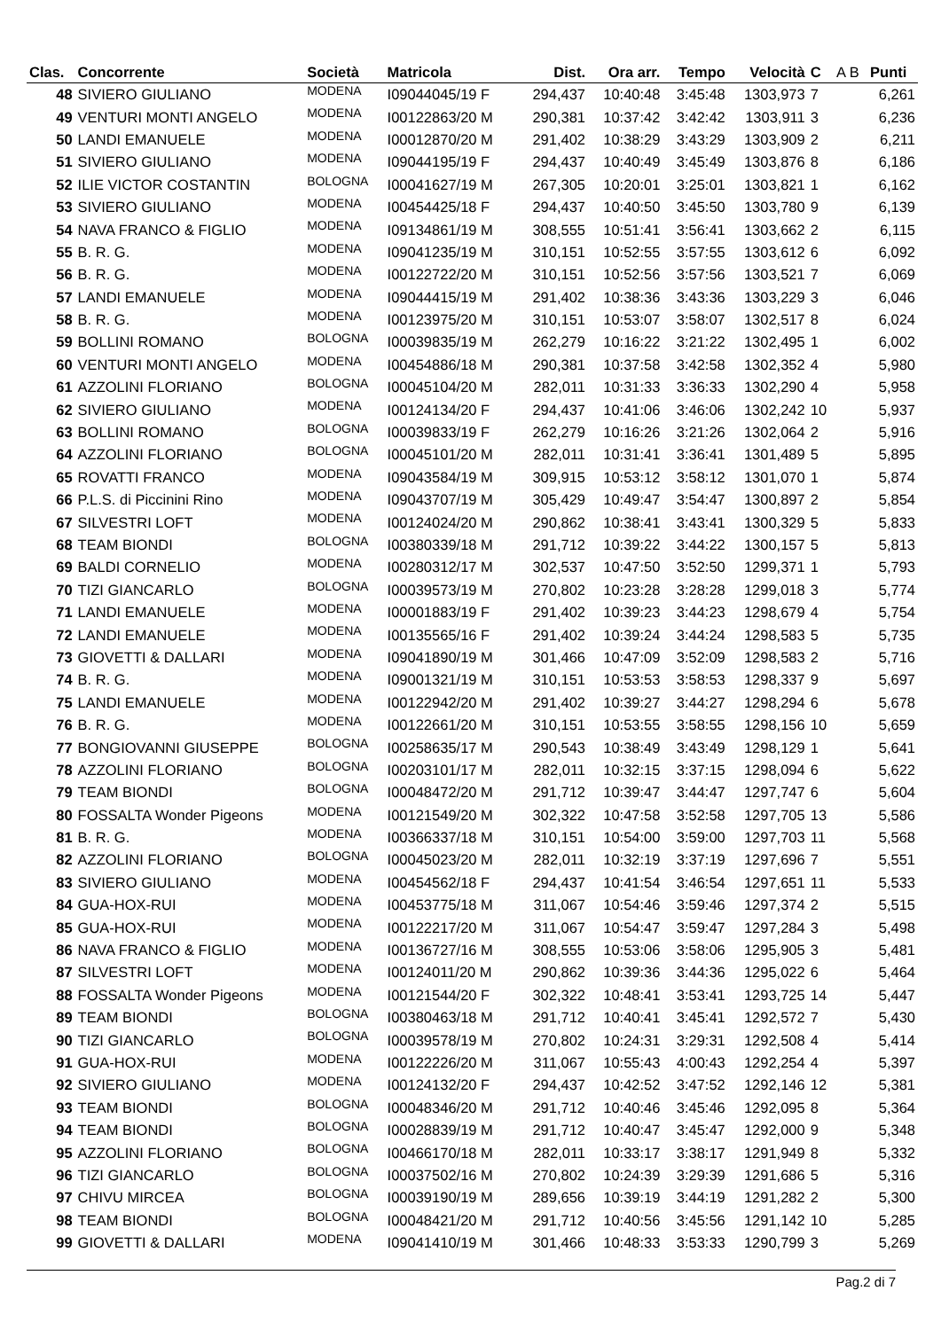| Clas. | Concorrente | Società | Matricola | Dist. | Ora arr. | Tempo | Velocità | C | A B | Punti |
| --- | --- | --- | --- | --- | --- | --- | --- | --- | --- | --- |
| 48 | SIVIERO GIULIANO | MODENA | I09044045/19 F | 294,437 | 10:40:48 | 3:45:48 | 1303,973 | 7 | | 6,261 |
| 49 | VENTURI MONTI ANGELO | MODENA | I00122863/20 M | 290,381 | 10:37:42 | 3:42:42 | 1303,911 | 3 | | 6,236 |
| 50 | LANDI EMANUELE | MODENA | I00012870/20 M | 291,402 | 10:38:29 | 3:43:29 | 1303,909 | 2 | | 6,211 |
| 51 | SIVIERO GIULIANO | MODENA | I09044195/19 F | 294,437 | 10:40:49 | 3:45:49 | 1303,876 | 8 | | 6,186 |
| 52 | ILIE VICTOR COSTANTIN | BOLOGNA | I00041627/19 M | 267,305 | 10:20:01 | 3:25:01 | 1303,821 | 1 | | 6,162 |
| 53 | SIVIERO GIULIANO | MODENA | I00454425/18 F | 294,437 | 10:40:50 | 3:45:50 | 1303,780 | 9 | | 6,139 |
| 54 | NAVA FRANCO & FIGLIO | MODENA | I09134861/19 M | 308,555 | 10:51:41 | 3:56:41 | 1303,662 | 2 | | 6,115 |
| 55 | B. R. G. | MODENA | I09041235/19 M | 310,151 | 10:52:55 | 3:57:55 | 1303,612 | 6 | | 6,092 |
| 56 | B. R. G. | MODENA | I00122722/20 M | 310,151 | 10:52:56 | 3:57:56 | 1303,521 | 7 | | 6,069 |
| 57 | LANDI EMANUELE | MODENA | I09044415/19 M | 291,402 | 10:38:36 | 3:43:36 | 1303,229 | 3 | | 6,046 |
| 58 | B. R. G. | MODENA | I00123975/20 M | 310,151 | 10:53:07 | 3:58:07 | 1302,517 | 8 | | 6,024 |
| 59 | BOLLINI ROMANO | BOLOGNA | I00039835/19 M | 262,279 | 10:16:22 | 3:21:22 | 1302,495 | 1 | | 6,002 |
| 60 | VENTURI MONTI ANGELO | MODENA | I00454886/18 M | 290,381 | 10:37:58 | 3:42:58 | 1302,352 | 4 | | 5,980 |
| 61 | AZZOLINI FLORIANO | BOLOGNA | I00045104/20 M | 282,011 | 10:31:33 | 3:36:33 | 1302,290 | 4 | | 5,958 |
| 62 | SIVIERO GIULIANO | MODENA | I00124134/20 F | 294,437 | 10:41:06 | 3:46:06 | 1302,242 | 10 | | 5,937 |
| 63 | BOLLINI ROMANO | BOLOGNA | I00039833/19 F | 262,279 | 10:16:26 | 3:21:26 | 1302,064 | 2 | | 5,916 |
| 64 | AZZOLINI FLORIANO | BOLOGNA | I00045101/20 M | 282,011 | 10:31:41 | 3:36:41 | 1301,489 | 5 | | 5,895 |
| 65 | ROVATTI FRANCO | MODENA | I09043584/19 M | 309,915 | 10:53:12 | 3:58:12 | 1301,070 | 1 | | 5,874 |
| 66 | P.L.S. di Piccinini Rino | MODENA | I09043707/19 M | 305,429 | 10:49:47 | 3:54:47 | 1300,897 | 2 | | 5,854 |
| 67 | SILVESTRI LOFT | MODENA | I00124024/20 M | 290,862 | 10:38:41 | 3:43:41 | 1300,329 | 5 | | 5,833 |
| 68 | TEAM BIONDI | BOLOGNA | I00380339/18 M | 291,712 | 10:39:22 | 3:44:22 | 1300,157 | 5 | | 5,813 |
| 69 | BALDI CORNELIO | MODENA | I00280312/17 M | 302,537 | 10:47:50 | 3:52:50 | 1299,371 | 1 | | 5,793 |
| 70 | TIZI GIANCARLO | BOLOGNA | I00039573/19 M | 270,802 | 10:23:28 | 3:28:28 | 1299,018 | 3 | | 5,774 |
| 71 | LANDI EMANUELE | MODENA | I00001883/19 F | 291,402 | 10:39:23 | 3:44:23 | 1298,679 | 4 | | 5,754 |
| 72 | LANDI EMANUELE | MODENA | I00135565/16 F | 291,402 | 10:39:24 | 3:44:24 | 1298,583 | 5 | | 5,735 |
| 73 | GIOVETTI & DALLARI | MODENA | I09041890/19 M | 301,466 | 10:47:09 | 3:52:09 | 1298,583 | 2 | | 5,716 |
| 74 | B. R. G. | MODENA | I09001321/19 M | 310,151 | 10:53:53 | 3:58:53 | 1298,337 | 9 | | 5,697 |
| 75 | LANDI EMANUELE | MODENA | I00122942/20 M | 291,402 | 10:39:27 | 3:44:27 | 1298,294 | 6 | | 5,678 |
| 76 | B. R. G. | MODENA | I00122661/20 M | 310,151 | 10:53:55 | 3:58:55 | 1298,156 | 10 | | 5,659 |
| 77 | BONGIOVANNI GIUSEPPE | BOLOGNA | I00258635/17 M | 290,543 | 10:38:49 | 3:43:49 | 1298,129 | 1 | | 5,641 |
| 78 | AZZOLINI FLORIANO | BOLOGNA | I00203101/17 M | 282,011 | 10:32:15 | 3:37:15 | 1298,094 | 6 | | 5,622 |
| 79 | TEAM BIONDI | BOLOGNA | I00048472/20 M | 291,712 | 10:39:47 | 3:44:47 | 1297,747 | 6 | | 5,604 |
| 80 | FOSSALTA Wonder Pigeons | MODENA | I00121549/20 M | 302,322 | 10:47:58 | 3:52:58 | 1297,705 | 13 | | 5,586 |
| 81 | B. R. G. | MODENA | I00366337/18 M | 310,151 | 10:54:00 | 3:59:00 | 1297,703 | 11 | | 5,568 |
| 82 | AZZOLINI FLORIANO | BOLOGNA | I00045023/20 M | 282,011 | 10:32:19 | 3:37:19 | 1297,696 | 7 | | 5,551 |
| 83 | SIVIERO GIULIANO | MODENA | I00454562/18 F | 294,437 | 10:41:54 | 3:46:54 | 1297,651 | 11 | | 5,533 |
| 84 | GUA-HOX-RUI | MODENA | I00453775/18 M | 311,067 | 10:54:46 | 3:59:46 | 1297,374 | 2 | | 5,515 |
| 85 | GUA-HOX-RUI | MODENA | I00122217/20 M | 311,067 | 10:54:47 | 3:59:47 | 1297,284 | 3 | | 5,498 |
| 86 | NAVA FRANCO & FIGLIO | MODENA | I00136727/16 M | 308,555 | 10:53:06 | 3:58:06 | 1295,905 | 3 | | 5,481 |
| 87 | SILVESTRI LOFT | MODENA | I00124011/20 M | 290,862 | 10:39:36 | 3:44:36 | 1295,022 | 6 | | 5,464 |
| 88 | FOSSALTA Wonder Pigeons | MODENA | I00121544/20 F | 302,322 | 10:48:41 | 3:53:41 | 1293,725 | 14 | | 5,447 |
| 89 | TEAM BIONDI | BOLOGNA | I00380463/18 M | 291,712 | 10:40:41 | 3:45:41 | 1292,572 | 7 | | 5,430 |
| 90 | TIZI GIANCARLO | BOLOGNA | I00039578/19 M | 270,802 | 10:24:31 | 3:29:31 | 1292,508 | 4 | | 5,414 |
| 91 | GUA-HOX-RUI | MODENA | I00122226/20 M | 311,067 | 10:55:43 | 4:00:43 | 1292,254 | 4 | | 5,397 |
| 92 | SIVIERO GIULIANO | MODENA | I00124132/20 F | 294,437 | 10:42:52 | 3:47:52 | 1292,146 | 12 | | 5,381 |
| 93 | TEAM BIONDI | BOLOGNA | I00048346/20 M | 291,712 | 10:40:46 | 3:45:46 | 1292,095 | 8 | | 5,364 |
| 94 | TEAM BIONDI | BOLOGNA | I00028839/19 M | 291,712 | 10:40:47 | 3:45:47 | 1292,000 | 9 | | 5,348 |
| 95 | AZZOLINI FLORIANO | BOLOGNA | I00466170/18 M | 282,011 | 10:33:17 | 3:38:17 | 1291,949 | 8 | | 5,332 |
| 96 | TIZI GIANCARLO | BOLOGNA | I00037502/16 M | 270,802 | 10:24:39 | 3:29:39 | 1291,686 | 5 | | 5,316 |
| 97 | CHIVU MIRCEA | BOLOGNA | I00039190/19 M | 289,656 | 10:39:19 | 3:44:19 | 1291,282 | 2 | | 5,300 |
| 98 | TEAM BIONDI | BOLOGNA | I00048421/20 M | 291,712 | 10:40:56 | 3:45:56 | 1291,142 | 10 | | 5,285 |
| 99 | GIOVETTI & DALLARI | MODENA | I09041410/19 M | 301,466 | 10:48:33 | 3:53:33 | 1290,799 | 3 | | 5,269 |
Pag.2 di 7